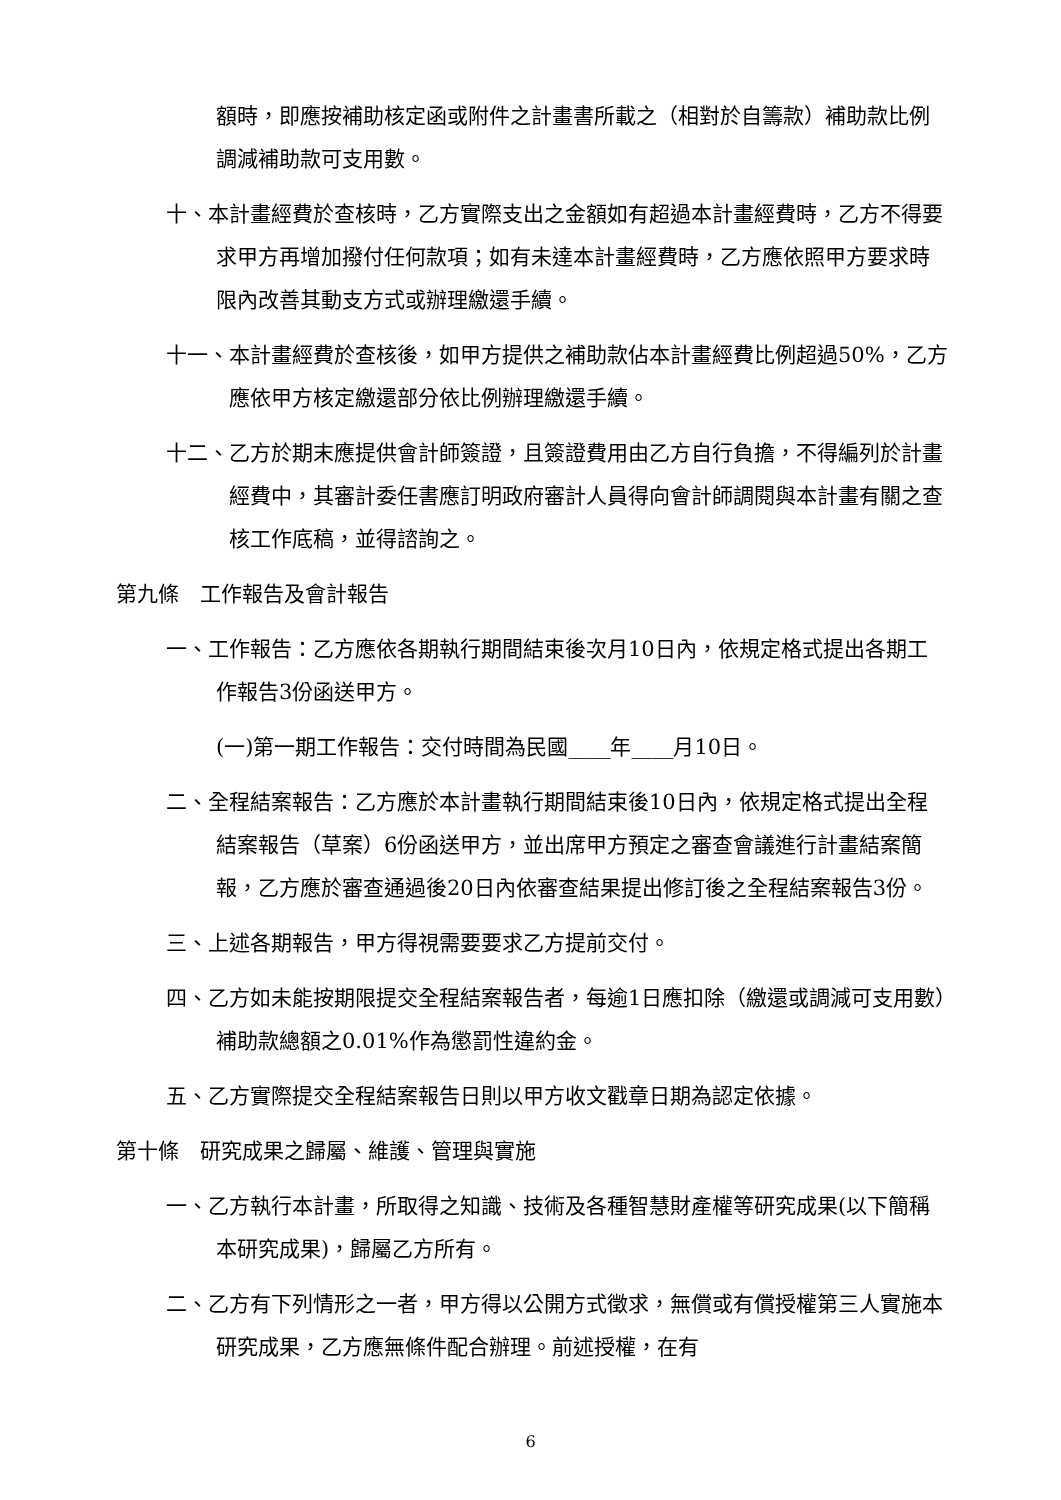額時，即應按補助核定函或附件之計畫書所載之（相對於自籌款）補助款比例調減補助款可支用數。
十、本計畫經費於查核時，乙方實際支出之金額如有超過本計畫經費時，乙方不得要求甲方再增加撥付任何款項；如有未達本計畫經費時，乙方應依照甲方要求時限內改善其動支方式或辦理繳還手續。
十一、本計畫經費於查核後，如甲方提供之補助款佔本計畫經費比例超過50%，乙方應依甲方核定繳還部分依比例辦理繳還手續。
十二、乙方於期末應提供會計師簽證，且簽證費用由乙方自行負擔，不得編列於計畫經費中，其審計委任書應訂明政府審計人員得向會計師調閱與本計畫有關之查核工作底稿，並得諮詢之。
第九條　工作報告及會計報告
一、工作報告：乙方應依各期執行期間結束後次月10日內，依規定格式提出各期工作報告3份函送甲方。
(一)第一期工作報告：交付時間為民國____年____月10日。
二、全程結案報告：乙方應於本計畫執行期間結束後10日內，依規定格式提出全程結案報告（草案）6份函送甲方，並出席甲方預定之審查會議進行計畫結案簡報，乙方應於審查通過後20日內依審查結果提出修訂後之全程結案報告3份。
三、上述各期報告，甲方得視需要要求乙方提前交付。
四、乙方如未能按期限提交全程結案報告者，每逾1日應扣除（繳還或調減可支用數）補助款總額之0.01%作為懲罰性違約金。
五、乙方實際提交全程結案報告日則以甲方收文戳章日期為認定依據。
第十條　研究成果之歸屬、維護、管理與實施
一、乙方執行本計畫，所取得之知識、技術及各種智慧財產權等研究成果(以下簡稱本研究成果)，歸屬乙方所有。
二、乙方有下列情形之一者，甲方得以公開方式徵求，無償或有償授權第三人實施本研究成果，乙方應無條件配合辦理。前述授權，在有
6